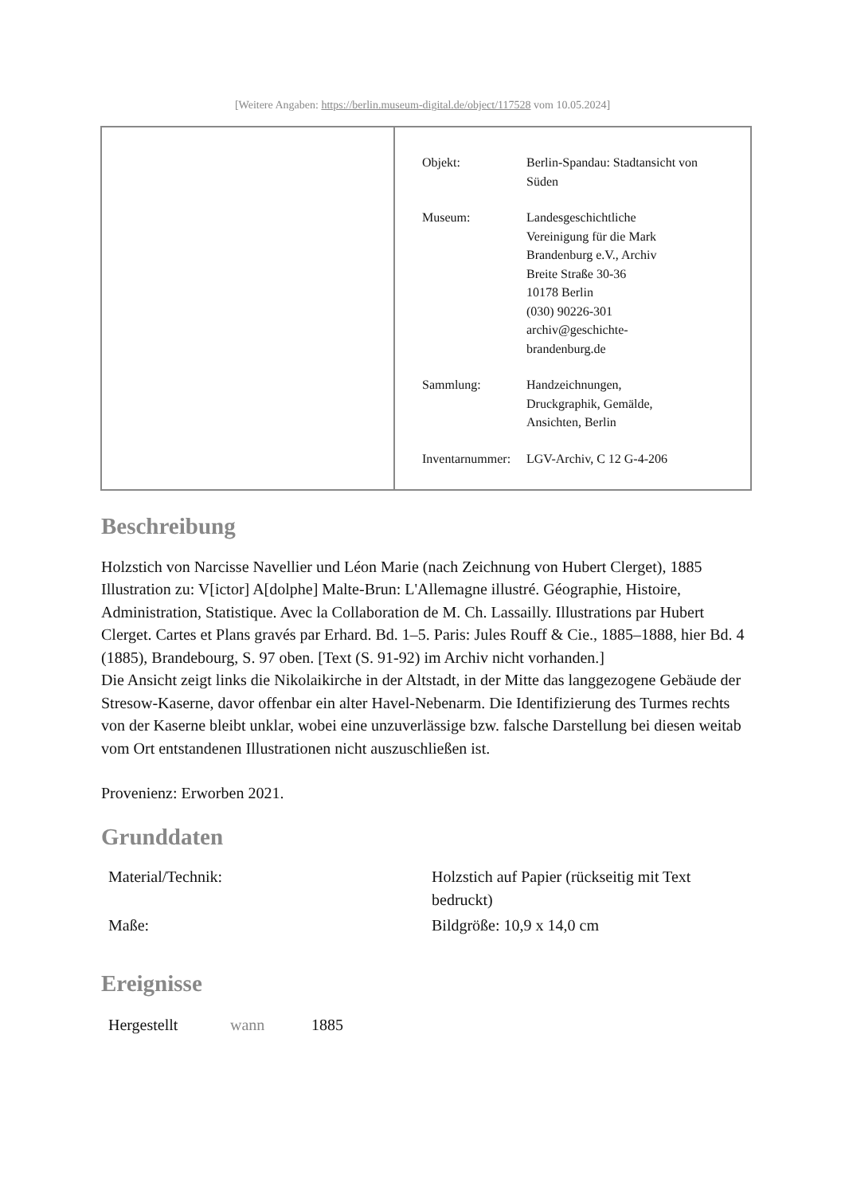[Weitere Angaben: https://berlin.museum-digital.de/object/117528 vom 10.05.2024]
| Objekt: | Berlin-Spandau: Stadtansicht von Süden |
| Museum: | Landesgeschichtliche Vereinigung für die Mark Brandenburg e.V., Archiv Breite Straße 30-36 10178 Berlin (030) 90226-301 archiv@geschichte- brandenburg.de |
| Sammlung: | Handzeichnungen, Druckgraphik, Gemälde, Ansichten, Berlin |
| Inventarnummer: | LGV-Archiv, C 12 G-4-206 |
Beschreibung
Holzstich von Narcisse Navellier und Léon Marie (nach Zeichnung von Hubert Clerget), 1885
Illustration zu: V[ictor] A[dolphe] Malte-Brun: L'Allemagne illustré. Géographie, Histoire, Administration, Statistique. Avec la Collaboration de M. Ch. Lassailly. Illustrations par Hubert Clerget. Cartes et Plans gravés par Erhard. Bd. 1–5. Paris: Jules Rouff & Cie., 1885–1888, hier Bd. 4 (1885), Brandebourg, S. 97 oben. [Text (S. 91-92) im Archiv nicht vorhanden.]
Die Ansicht zeigt links die Nikolaikirche in der Altstadt, in der Mitte das langgezogene Gebäude der Stresow-Kaserne, davor offenbar ein alter Havel-Nebenarm. Die Identifizierung des Turmes rechts von der Kaserne bleibt unklar, wobei eine unzuverlässige bzw. falsche Darstellung bei diesen weitab vom Ort entstandenen Illustrationen nicht auszuschließen ist.
Provenienz: Erworben 2021.
Grunddaten
| Material/Technik: | Holzstich auf Papier (rückseitig mit Text bedruckt) |
| Maße: | Bildgröße: 10,9 x 14,0 cm |
Ereignisse
| Hergestellt | wann | 1885 |